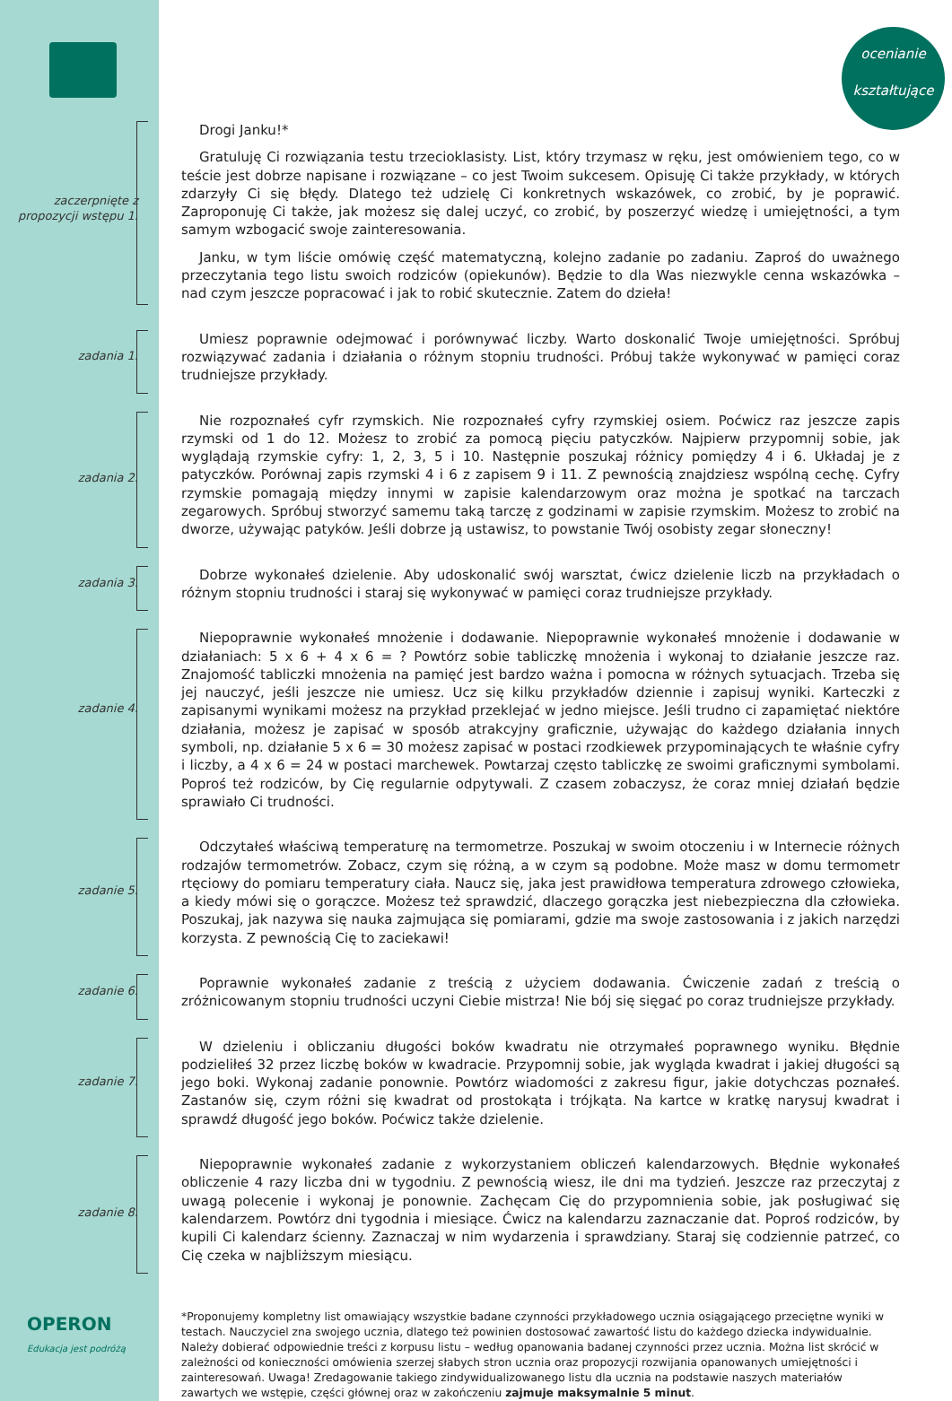OPERON
Edukacja jest podróżą
ocenianie
kształtujące
zaczerpnięte z propozycji wstępu 1.
Drogi Janku!*
Gratuluję Ci rozwiązania testu trzecioklasisty. List, który trzymasz w ręku, jest omówieniem tego, co w teście jest dobrze napisane i rozwiązane – co jest Twoim sukcesem. Opisuję Ci także przykłady, w których zdarzyły Ci się błędy. Dlatego też udzielę Ci konkretnych wskazówek, co zrobić, by je poprawić. Zaproponuję Ci także, jak możesz się dalej uczyć, co zrobić, by poszerzyć wiedzę i umiejętności, a tym samym wzbogacić swoje zainteresowania.
Janku, w tym liście omówię część matematyczną, kolejno zadanie po zadaniu. Zaproś do uważnego przeczytania tego listu swoich rodziców (opiekunów). Będzie to dla Was niezwykle cenna wskazówka – nad czym jeszcze popracować i jak to robić skutecznie. Zatem do dzieła!
zadania 1.
Umiesz poprawnie odejmować i porównywać liczby. Warto doskonalić Twoje umiejętności. Spróbuj rozwiązywać zadania i działania o różnym stopniu trudności. Próbuj także wykonywać w pamięci coraz trudniejsze przykłady.
zadania 2.
Nie rozpoznałeś cyfr rzymskich. Nie rozpoznałeś cyfry rzymskiej osiem. Poćwicz raz jeszcze zapis rzymski od 1 do 12. Możesz to zrobić za pomocą pięciu patyczków. Najpierw przypomnij sobie, jak wyglądają rzymskie cyfry: 1, 2, 3, 5 i 10. Następnie poszukaj różnicy pomiędzy 4 i 6. Układaj je z patyczków. Porównaj zapis rzymski 4 i 6 z zapisem 9 i 11. Z pewnością znajdziesz wspólną cechę. Cyfry rzymskie pomagają między innymi w zapisie kalendarzowym oraz można je spotkać na tarczach zegarowych. Spróbuj stworzyć samemu taką tarczę z godzinami w zapisie rzymskim. Możesz to zrobić na dworze, używając patyków. Jeśli dobrze ją ustawisz, to powstanie Twój osobisty zegar słoneczny!
zadania 3.
Dobrze wykonałeś dzielenie. Aby udoskonalić swój warsztat, ćwicz dzielenie liczb na przykładach o różnym stopniu trudności i staraj się wykonywać w pamięci coraz trudniejsze przykłady.
zadanie 4.
Niepoprawnie wykonałeś mnożenie i dodawanie. Niepoprawnie wykonałeś mnożenie i dodawanie w działaniach: 5 x 6 + 4 x 6 = ? Powtórz sobie tabliczkę mnożenia i wykonaj to działanie jeszcze raz. Znajomość tabliczki mnożenia na pamięć jest bardzo ważna i pomocna w różnych sytuacjach. Trzeba się jej nauczyć, jeśli jeszcze nie umiesz. Ucz się kilku przykładów dziennie i zapisuj wyniki. Karteczki z zapisanymi wynikami możesz na przykład przeklejać w jedno miejsce. Jeśli trudno ci zapamiętać niektóre działania, możesz je zapisać w sposób atrakcyjny graficznie, używając do każdego działania innych symboli, np. działanie 5 x 6 = 30 możesz zapisać w postaci rzodkiewek przypominających te właśnie cyfry i liczby, a 4 x 6 = 24 w postaci marchewek. Powtarzaj często tabliczkę ze swoimi graficznymi symbolami. Poproś też rodziców, by Cię regularnie odpytywali. Z czasem zobaczysz, że coraz mniej działań będzie sprawiało Ci trudności.
zadanie 5.
Odczytałeś właściwą temperaturę na termometrze. Poszukaj w swoim otoczeniu i w Internecie różnych rodzajów termometrów. Zobacz, czym się różną, a w czym są podobne. Może masz w domu termometr rtęciowy do pomiaru temperatury ciała. Naucz się, jaka jest prawidłowa temperatura zdrowego człowieka, a kiedy mówi się o gorączce. Możesz też sprawdzić, dlaczego gorączka jest niebezpieczna dla człowieka. Poszukaj, jak nazywa się nauka zajmująca się pomiarami, gdzie ma swoje zastosowania i z jakich narzędzi korzysta. Z pewnością Cię to zaciekawi!
zadanie 6.
Poprawnie wykonałeś zadanie z treścią z użyciem dodawania. Ćwiczenie zadań z treścią o zróżnicowanym stopniu trudności uczyni Ciebie mistrza! Nie bój się sięgać po coraz trudniejsze przykłady.
zadanie 7.
W dzieleniu i obliczaniu długości boków kwadratu nie otrzymałeś poprawnego wyniku. Błędnie podzieliłeś 32 przez liczbę boków w kwadracie. Przypomnij sobie, jak wygląda kwadrat i jakiej długości są jego boki. Wykonaj zadanie ponownie. Powtórz wiadomości z zakresu figur, jakie dotychczas poznałeś. Zastanów się, czym różni się kwadrat od prostokąta i trójkąta. Na kartce w kratkę narysuj kwadrat i sprawdź długość jego boków. Poćwicz także dzielenie.
zadanie 8.
Niepoprawnie wykonałeś zadanie z wykorzystaniem obliczeń kalendarzowych. Błędnie wykonałeś obliczenie 4 razy liczba dni w tygodniu. Z pewnością wiesz, ile dni ma tydzień. Jeszcze raz przeczytaj z uwagą polecenie i wykonaj je ponownie. Zachęcam Cię do przypomnienia sobie, jak posługiwać się kalendarzem. Powtórz dni tygodnia i miesiące. Ćwicz na kalendarzu zaznaczanie dat. Poproś rodziców, by kupili Ci kalendarz ścienny. Zaznaczaj w nim wydarzenia i sprawdziany. Staraj się codziennie patrzeć, co Cię czeka w najbliższym miesiącu.
*Proponujemy kompletny list omawiający wszystkie badane czynności przykładowego ucznia osiągającego przeciętne wyniki w testach. Nauczyciel zna swojego ucznia, dlatego też powinien dostosować zawartość listu do każdego dziecka indywidualnie. Należy dobierać odpowiednie treści z korpusu listu – według opanowania badanej czynności przez ucznia. Można list skrócić w zależności od konieczności omówienia szerzej słabych stron ucznia oraz propozycji rozwijania opanowanych umiejętności i zainteresowań. Uwaga! Zredagowanie takiego zindywidualizowanego listu dla ucznia na podstawie naszych materiałów zawartych we wstępie, części głównej oraz w zakończeniu zajmuje maksymalnie 5 minut.